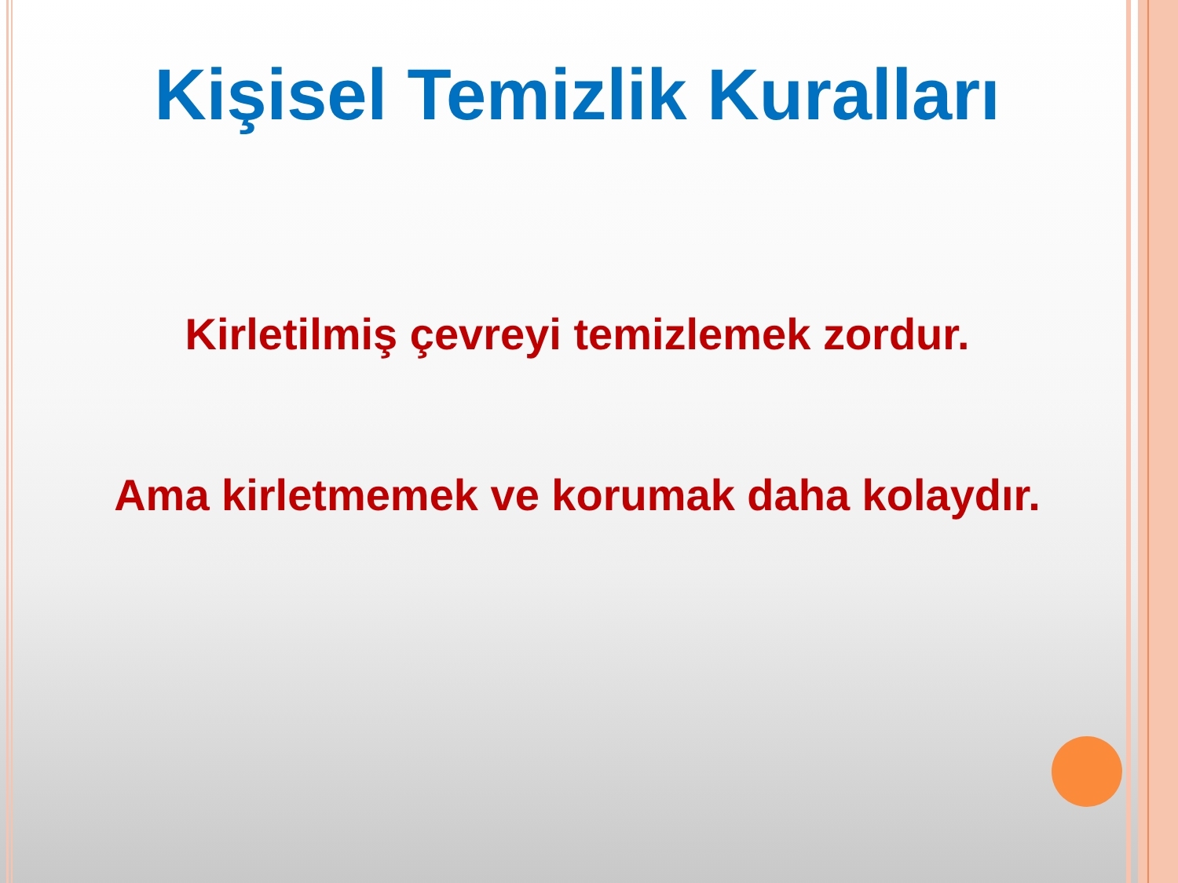Kişisel Temizlik Kuralları
Kirletilmiş çevreyi temizlemek zordur.
Ama kirletmemek ve korumak daha kolaydır.